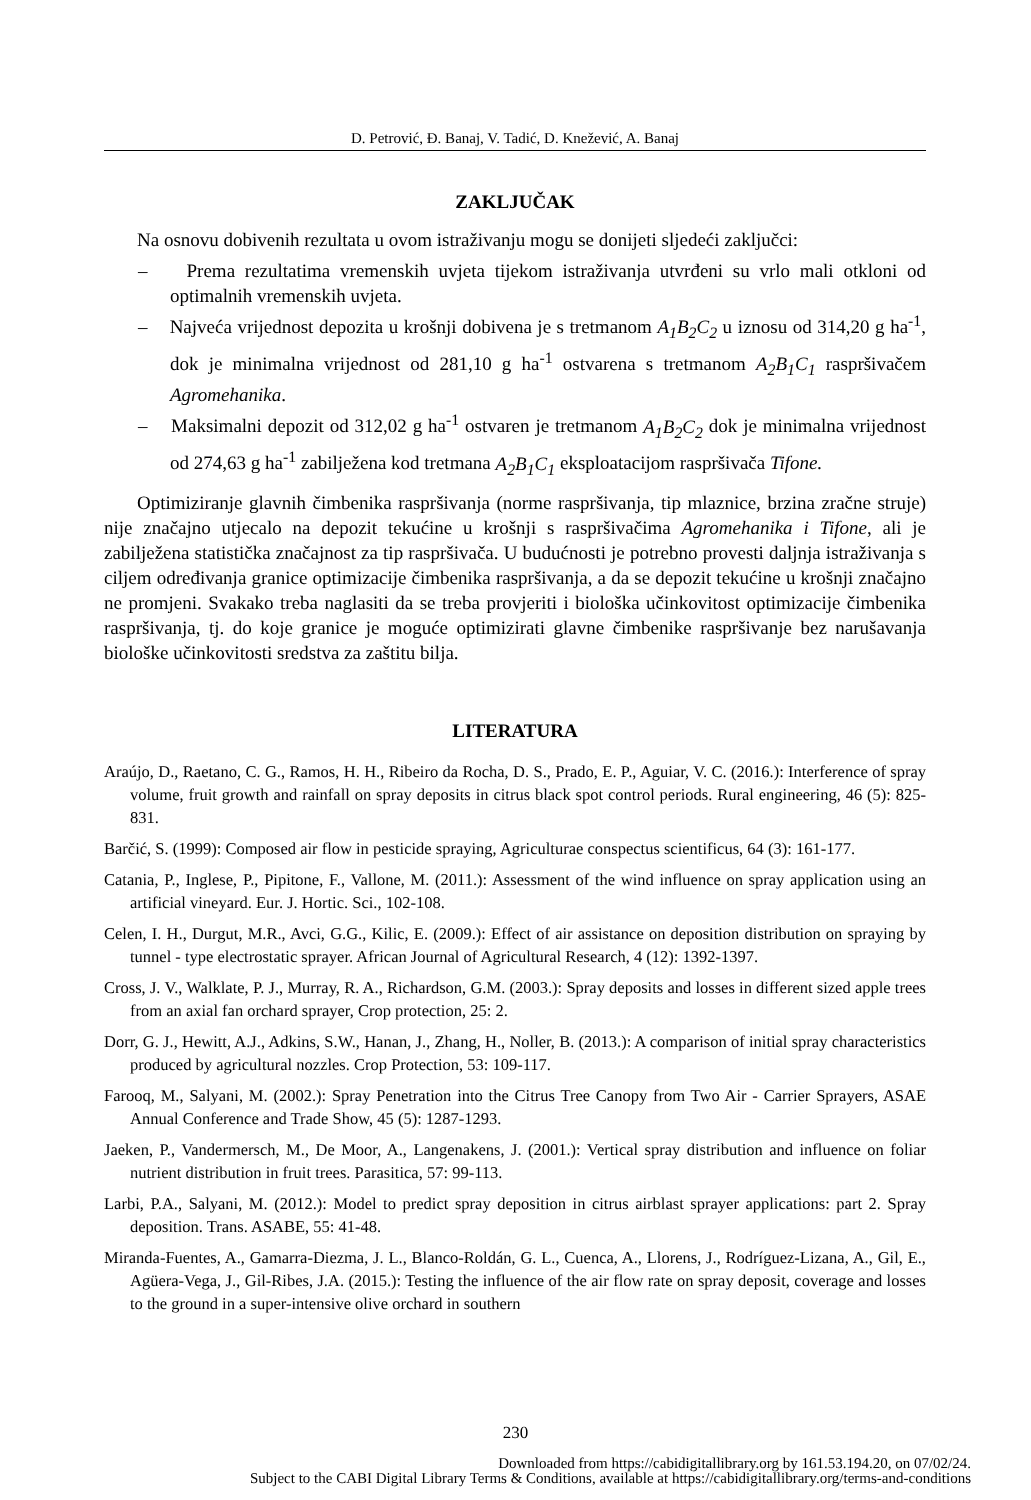D. Petrović, Đ. Banaj, V. Tadić, D. Knežević, A. Banaj
ZAKLJUČAK
Na osnovu dobivenih rezultata u ovom istraživanju mogu se donijeti sljedeći zaključci:
– Prema rezultatima vremenskih uvjeta tijekom istraživanja utvrđeni su vrlo mali otkloni od optimalnih vremenskih uvjeta.
– Najveća vrijednost depozita u krošnji dobivena je s tretmanom A<sub>1</sub>B<sub>2</sub>C<sub>2</sub> u iznosu od 314,20 g ha<sup>-1</sup>, dok je minimalna vrijednost od 281,10 g ha<sup>-1</sup> ostvarena s tretmanom A<sub>2</sub>B<sub>1</sub>C<sub>1</sub> raspršivačem Agromehanika.
– Maksimalni depozit od 312,02 g ha<sup>-1</sup> ostvaren je tretmanom A<sub>1</sub>B<sub>2</sub>C<sub>2</sub> dok je minimalna vrijednost od 274,63 g ha<sup>-1</sup> zabilježena kod tretmana A<sub>2</sub>B<sub>1</sub>C<sub>1</sub> eksploatacijom raspršivača Tifone.
Optimiziranje glavnih čimbenika raspršivanja (norme raspršivanja, tip mlaznice, brzina zračne struje) nije značajno utjecalo na depozit tekućine u krošnji s raspršivačima Agromehanika i Tifone, ali je zabilježena statistička značajnost za tip raspršivača. U budućnosti je potrebno provesti daljnja istraživanja s ciljem određivanja granice optimizacije čimbenika raspršivanja, a da se depozit tekućine u krošnji značajno ne promjeni. Svakako treba naglasiti da se treba provjeriti i biološka učinkovitost optimizacije čimbenika raspršivanja, tj. do koje granice je moguće optimizirati glavne čimbenike raspršivanje bez narušavanja biološke učinkovitosti sredstva za zaštitu bilja.
LITERATURA
Araújo, D., Raetano, C. G., Ramos, H. H., Ribeiro da Rocha, D. S., Prado, E. P., Aguiar, V. C. (2016.): Interference of spray volume, fruit growth and rainfall on spray deposits in citrus black spot control periods. Rural engineering, 46 (5): 825-831.
Barčić, S. (1999): Composed air flow in pesticide spraying, Agriculturae conspectus scientificus, 64 (3): 161-177.
Catania, P., Inglese, P., Pipitone, F., Vallone, M. (2011.): Assessment of the wind influence on spray application using an artificial vineyard. Eur. J. Hortic. Sci., 102-108.
Celen, I. H., Durgut, M.R., Avci, G.G., Kilic, E. (2009.): Effect of air assistance on deposition distribution on spraying by tunnel - type electrostatic sprayer. African Journal of Agricultural Research, 4 (12): 1392-1397.
Cross, J. V., Walklate, P. J., Murray, R. A., Richardson, G.M. (2003.): Spray deposits and losses in different sized apple trees from an axial fan orchard sprayer, Crop protection, 25: 2.
Dorr, G. J., Hewitt, A.J., Adkins, S.W., Hanan, J., Zhang, H., Noller, B. (2013.): A comparison of initial spray characteristics produced by agricultural nozzles. Crop Protection, 53: 109-117.
Farooq, M., Salyani, M. (2002.): Spray Penetration into the Citrus Tree Canopy from Two Air - Carrier Sprayers, ASAE Annual Conference and Trade Show, 45 (5): 1287-1293.
Jaeken, P., Vandermersch, M., De Moor, A., Langenakens, J. (2001.): Vertical spray distribution and influence on foliar nutrient distribution in fruit trees. Parasitica, 57: 99-113.
Larbi, P.A., Salyani, M. (2012.): Model to predict spray deposition in citrus airblast sprayer applications: part 2. Spray deposition. Trans. ASABE, 55: 41-48.
Miranda-Fuentes, A., Gamarra-Diezma, J. L., Blanco-Roldán, G. L., Cuenca, A., Llorens, J., Rodríguez-Lizana, A., Gil, E., Agüera-Vega, J., Gil-Ribes, J.A. (2015.): Testing the influence of the air flow rate on spray deposit, coverage and losses to the ground in a super-intensive olive orchard in southern
230
Downloaded from https://cabidigitallibrary.org by 161.53.194.20, on 07/02/24.
Subject to the CABI Digital Library Terms & Conditions, available at https://cabidigitallibrary.org/terms-and-conditions